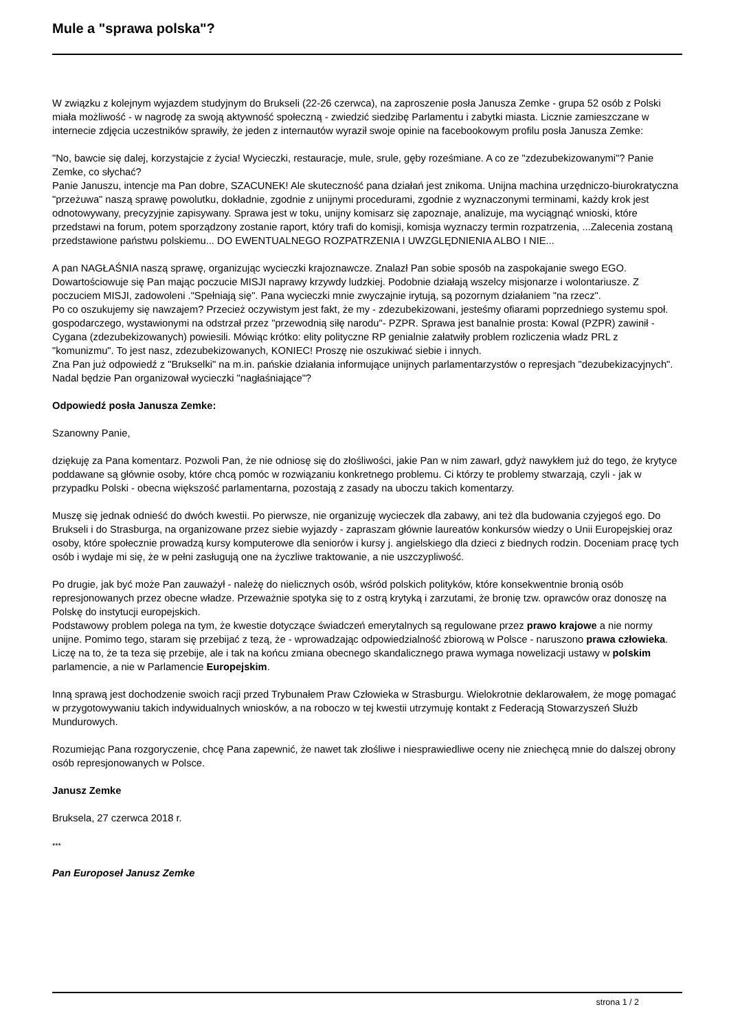Mule a "sprawa polska"?
W związku z kolejnym wyjazdem studyjnym do Brukseli (22-26 czerwca), na zaproszenie posła Janusza Zemke - grupa 52 osób z Polski miała możliwość - w nagrodę za swoją aktywność społeczną - zwiedzić siedzibę Parlamentu i zabytki miasta. Licznie zamieszczane w internecie zdjęcia uczestników sprawiły, że jeden z internautów wyraził swoje opinie na facebookowym profilu posła Janusza Zemke:
"No, bawcie się dalej, korzystajcie z życia! Wycieczki, restauracje, mule, srule, gęby roześmiane. A co ze "zdezubekizowanymi"? Panie Zemke, co słychać?
Panie Januszu, intencje ma Pan dobre, SZACUNEK! Ale skuteczność pana działań jest znikoma. Unijna machina urzędniczo-biurokratyczna "przeżuwa" naszą sprawę powolutku, dokładnie, zgodnie z unijnymi procedurami, zgodnie z wyznaczonymi terminami, każdy krok jest odnotowywany, precyzyjnie zapisywany. Sprawa jest w toku, unijny komisarz się zapoznaje, analizuje, ma wyciągnąć wnioski, które przedstawi na forum, potem sporządzony zostanie raport, który trafi do komisji, komisja wyznaczy termin rozpatrzenia, ...Zalecenia zostaną przedstawione państwu polskiemu... DO EWENTUALNEGO ROZPATRZENIA I UWZGLĘDNIENIA ALBO I NIE...
A pan NAGŁAŚNIA naszą sprawę, organizując wycieczki krajoznawcze. Znalazł Pan sobie sposób na zaspokajanie swego EGO. Dowartościowuje się Pan mając poczucie MISJI naprawy krzywdy ludzkiej. Podobnie działają wszelcy misjonarze i wolontariusze. Z poczuciem MISJI, zadowoleni ."Spełniają się". Pana wycieczki mnie zwyczajnie irytują, są pozornym działaniem "na rzecz".
Po co oszukujemy się nawzajem? Przecież oczywistym jest fakt, że my - zdezubekizowani, jesteśmy ofiarami poprzedniego systemu społ. gospodarczego, wystawionymi na odstrzał przez "przewodnią siłę narodu"- PZPR. Sprawa jest banalnie prosta: Kowal (PZPR) zawinił - Cygana (zdezubekizowanych) powiesili. Mówiąc krótko: elity polityczne RP genialnie załatwiły problem rozliczenia władz PRL z "komunizmu". To jest nasz, zdezubekizowanych, KONIEC! Proszę nie oszukiwać siebie i innych.
Zna Pan już odpowiedź z "Brukselki" na m.in. pańskie działania informujące unijnych parlamentarzystów o represjach "dezubekizacyjnych". Nadal będzie Pan organizował wycieczki "nagłaśniające"?
Odpowiedź posła Janusza Zemke:
Szanowny Panie,
dziękuję za Pana komentarz. Pozwoli Pan, że nie odniosę się do złośliwości, jakie Pan w nim zawarł, gdyż nawykłem już do tego, że krytyce poddawane są głównie osoby, które chcą pomóc w rozwiązaniu konkretnego problemu. Ci którzy te problemy stwarzają, czyli - jak w przypadku Polski - obecna większość parlamentarna, pozostają z zasady na uboczu takich komentarzy.
Muszę się jednak odnieść do dwóch kwestii. Po pierwsze, nie organizuję wycieczek dla zabawy, ani też dla budowania czyjegoś ego. Do Brukseli i do Strasburga, na organizowane przez siebie wyjazdy - zapraszam głównie laureatów konkursów wiedzy o Unii Europejskiej oraz osoby, które społecznie prowadzą kursy komputerowe dla seniorów i kursy j. angielskiego dla dzieci z biednych rodzin. Doceniam pracę tych osób i wydaje mi się, że w pełni zasługują one na życzliwe traktowanie, a nie uszczypliwość.
Po drugie, jak być może Pan zauważył - należę do nielicznych osób, wśród polskich polityków, które konsekwentnie bronią osób represjonowanych przez obecne władze. Przeważnie spotyka się to z ostrą krytyką i zarzutami, że bronię tzw. oprawców oraz donoszę na Polskę do instytucji europejskich.
Podstawowy problem polega na tym, że kwestie dotyczące świadczeń emerytalnych są regulowane przez prawo krajowe a nie normy unijne. Pomimo tego, staram się przebijać z tezą, że - wprowadzając odpowiedzialność zbiorową w Polsce - naruszono prawa człowieka. Liczę na to, że ta teza się przebije, ale i tak na końcu zmiana obecnego skandalicznego prawa wymaga nowelizacji ustawy w polskim parlamencie, a nie w Parlamencie Europejskim.
Inną sprawą jest dochodzenie swoich racji przed Trybunałem Praw Człowieka w Strasburgu. Wielokrotnie deklarowałem, że mogę pomagać w przygotowywaniu takich indywidualnych wniosków, a na roboczo w tej kwestii utrzymuję kontakt z Federacją Stowarzyszeń Służb Mundurowych.
Rozumiejąc Pana rozgoryczenie, chcę Pana zapewnić, że nawet tak złośliwe i niesprawiedliwe oceny nie zniechęcą mnie do dalszej obrony osób represjonowanych w Polsce.
Janusz Zemke
Bruksela, 27 czerwca 2018 r.
***
Pan Europoseł Janusz Zemke
strona 1 / 2